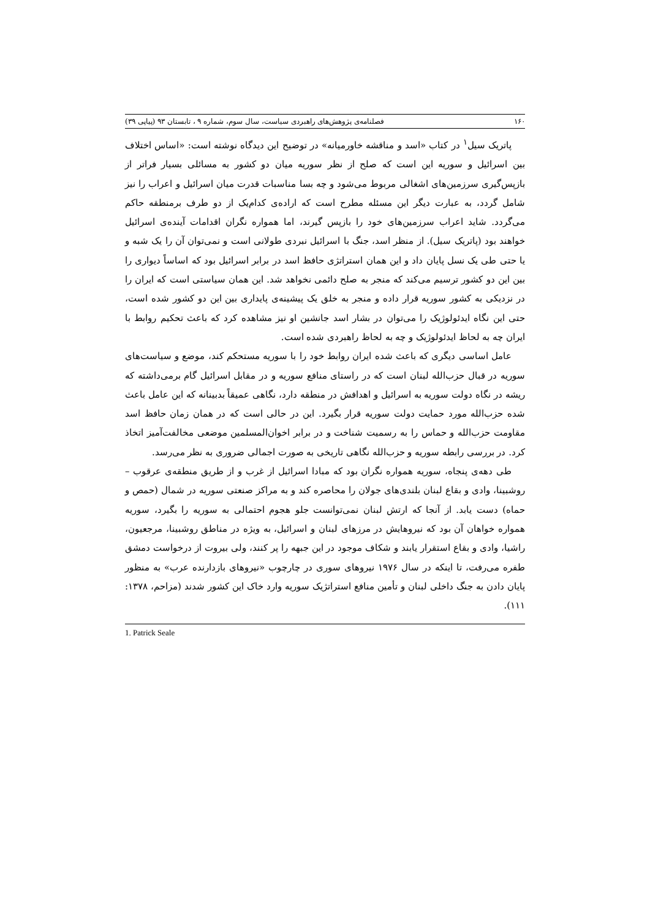۱۶۰ فصلنامه‌ی پژوهش‌های راهبردی سیاست، سال سوم، شماره ۹ ، تابستان ۹۳ (پیاپی ۳۹)
پاتریک سیل<sup>۱</sup> در کتاب «اسد و مناقشه خاورمیانه» در توضیح این دیدگاه نوشته است: «اساس اختلاف بین اسرائیل و سوریه این است که صلح از نظر سوریه میان دو کشور به مسائلی بسیار فراتر از بازپس‌گیری سرزمین‌های اشغالی مربوط می‌شود و چه بسا مناسبات قدرت میان اسرائیل و اعراب را نیز شامل گردد، به عبارت دیگر این مسئله مطرح است که اراده‌ی کدام‌یک از دو طرف برمنطقه حاکم می‌گردد. شاید اعراب سرزمین‌های خود را بازپس گیرند، اما همواره نگران اقدامات آینده‌ی اسرائیل خواهند بود (پاتریک سیل). از منظر اسد، جنگ با اسرائیل نبردی طولانی است و نمی‌توان آن را یک شبه و یا حتی طی یک نسل پایان داد و این همان استراتژی حافظ اسد در برابر اسرائیل بود که اساساً دیواری را بین این دو کشور ترسیم می‌کند که منجر به صلح دائمی نخواهد شد. این همان سیاستی است که ایران را در نزدیکی به کشور سوریه قرار داده و منجر به خلق یک پیشینه‌ی پایداری بین این دو کشور شده است، حتی این نگاه ایدئولوژیک را می‌توان در بشار اسد جانشین او نیز مشاهده کرد که باعث تحکیم روابط با ایران چه به لحاظ ایدئولوژیک و چه به لحاظ راهبردی شده است.
عامل اساسی دیگری که باعث شده ایران روابط خود را با سوریه مستحکم کند، موضع و سیاست‌های سوریه در قبال حزب‌الله لبنان است که در راستای منافع سوریه و در مقابل اسرائیل گام برمی‌داشته که ریشه در نگاه دولت سوریه به اسرائیل و اهدافش در منطقه دارد، نگاهی عمیقاً بدبینانه که این عامل باعث شده حزب‌الله مورد حمایت دولت سوریه قرار بگیرد. این در حالی است که در همان زمان حافظ اسد مقاومت حزب‌الله و حماس را به رسمیت شناخت و در برابر اخوان‌المسلمین موضعی مخالفت‌آمیز اتخاذ کرد. در بررسی رابطه سوریه و حزب‌الله نگاهی تاریخی به صورت اجمالی ضروری به نظر می‌رسد.
طی دهه‌ی پنجاه، سوریه همواره نگران بود که مبادا اسرائیل از غرب و از طریق منطقه‌ی عرقوب – روشبینا، وادی و بقاع لبنان بلندی‌های جولان را محاصره کند و به مراکز صنعتی سوریه در شمال (حمص و حماه) دست یابد. از آنجا که ارتش لبنان نمی‌توانست جلو هجوم احتمالی به سوریه را بگیرد، سوریه همواره خواهان آن بود که نیروهایش در مرزهای لبنان و اسرائیل، به ویژه در مناطق روشبینا، مرجعیون، راشیا، وادی و بقاع استقرار یابند و شکاف موجود در این جبهه را پر کنند، ولی بیروت از درخواست دمشق طفره می‌رفت، تا اینکه در سال ۱۹۷۶ نیروهای سوری در چارچوب «نیروهای بازدارنده عرب» به منظور پایان دادن به جنگ داخلی لبنان و تأمین منافع استراتژیک سوریه وارد خاک این کشور شدند (مزاحم، ۱۳۷۸: ۱۱۱).
1. Patrick Seale